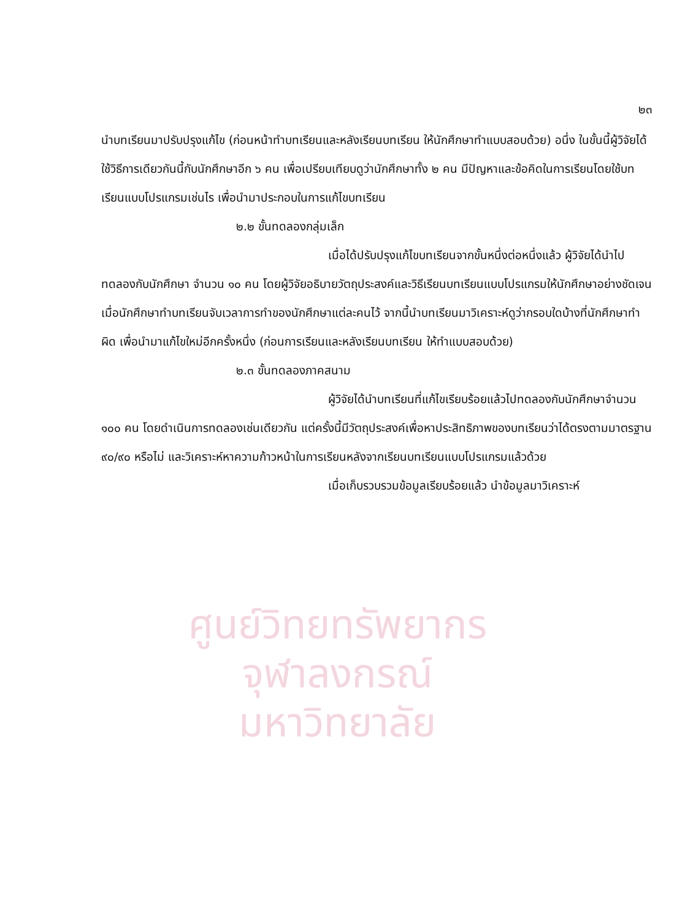ศูนย์วิทยทรัพยากร
จุฬาลงกรณ์มหาวิทยาลัย
๒๓
นำบทเรียนมาปรับปรุงแก้ไข (ก่อนหน้าทำบทเรียนและหลังเรียนบทเรียน ให้นักศึกษาทำแบบสอบด้วย) อนึ่ง ในขั้นนี้ผู้วิจัยได้ใช้วิธีการเดียวกันนี้กับนักศึกษาอีก ๖ คน เพื่อเปรียบเทียบดูว่านักศึกษาทั้ง ๒ คน มีปัญหาและข้อคิดในการเรียนโดยใช้บทเรียนแบบโปรแกรมเช่นไร เพื่อนำมาประกอบในการแก้ไขบทเรียน
๒.๒ ขั้นทดลองกลุ่มเล็ก
เมื่อได้ปรับปรุงแก้ไขบทเรียนจากขั้นหนึ่งต่อหนึ่งแล้ว ผู้วิจัยได้นำไปทดลองกับนักศึกษา จำนวน ๑๐ คน โดยผู้วิจัยอธิบายวัตถุประสงค์และวิธีเรียนบทเรียนแบบโปรแกรมให้นักศึกษาอย่างชัดเจน เมื่อนักศึกษาทำบทเรียนจับเวลาการทำของนักศึกษาแต่ละคนไว้ จากนี้นำบทเรียนมาวิเคราะห์ดูว่ากรอบใดบ้างที่นักศึกษาทำผิด เพื่อนำมาแก้ไขใหม่อีกครั้งหนึ่ง (ก่อนการเรียนและหลังเรียนบทเรียน ให้ทำแบบสอบด้วย)
๒.๓ ขั้นทดลองภาคสนาม
ผู้วิจัยได้นำบทเรียนที่แก้ไขเรียบร้อยแล้วไปทดลองกับนักศึกษาจำนวน ๑๐๐ คน โดยดำเนินการทดลองเช่นเดียวกัน แต่ครั้งนี้มีวัตถุประสงค์เพื่อหาประสิทธิภาพของบทเรียนว่าได้ตรงตามมาตรฐาน ๙๐/๙๐ หรือไม่ และวิเคราะห์หาความก้าวหน้าในการเรียนหลังจากเรียนบทเรียนแบบโปรแกรมแล้วด้วย
เมื่อเก็บรวบรวมข้อมูลเรียบร้อยแล้ว นำข้อมูลมาวิเคราะห์